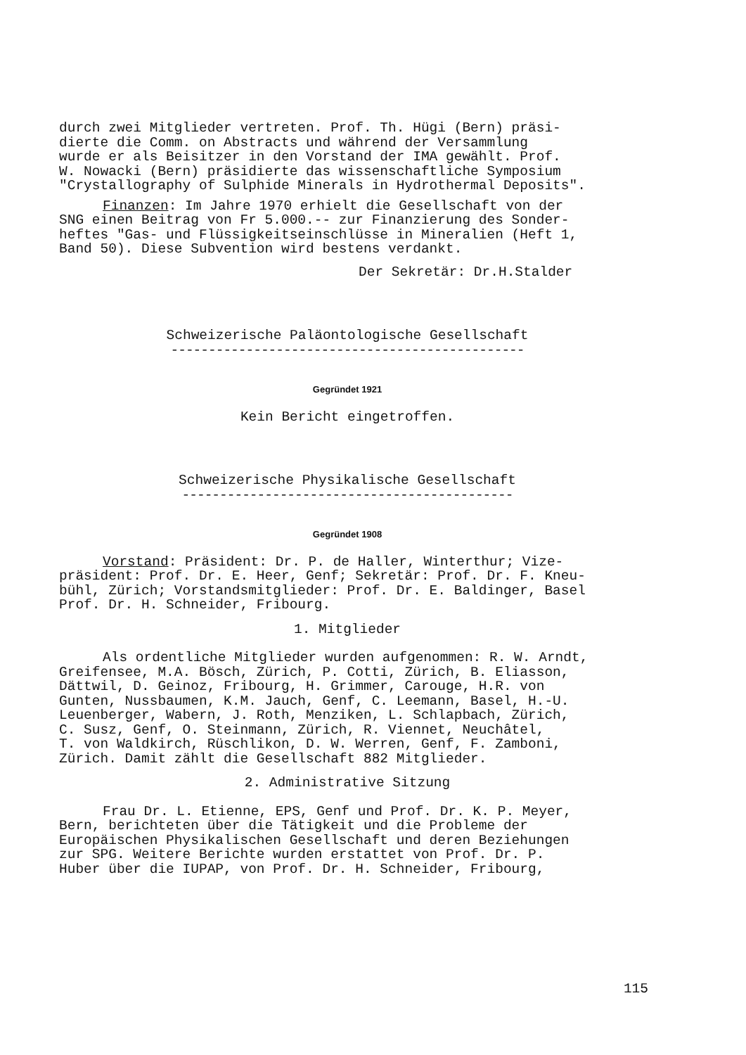durch zwei Mitglieder vertreten. Prof. Th. Hügi (Bern) präsi- dierte die Comm. on Abstracts und während der Versammlung wurde er als Beisitzer in den Vorstand der IMA gewählt. Prof. W. Nowacki (Bern) präsidierte das wissenschaftliche Symposium "Crystallography of Sulphide Minerals in Hydrothermal Deposits".
Finanzen: Im Jahre 1970 erhielt die Gesellschaft von der SNG einen Beitrag von Fr 5.000.-- zur Finanzierung des Sonder- heftes "Gas- und Flüssigkeitseinschlüsse in Mineralien (Heft 1, Band 50). Diese Subvention wird bestens verdankt.
Der Sekretär: Dr.H.Stalder
Schweizerische Paläontologische Gesellschaft
-----------------------------------------------
Gegründet 1921
Kein Bericht eingetroffen.
Schweizerische Physikalische Gesellschaft
--------------------------------------------
Gegründet 1908
Vorstand: Präsident: Dr. P. de Haller, Winterthur; Vize- präsident: Prof. Dr. E. Heer, Genf; Sekretär: Prof. Dr. F. Kneu- bühl, Zürich; Vorstandsmitglieder: Prof. Dr. E. Baldinger, Basel Prof. Dr. H. Schneider, Fribourg.
1. Mitglieder
Als ordentliche Mitglieder wurden aufgenommen: R. W. Arndt, Greifensee, M.A. Bösch, Zürich, P. Cotti, Zürich, B. Eliasson, Dättwil, D. Geinoz, Fribourg, H. Grimmer, Carouge, H.R. von Gunten, Nussbaumen, K.M. Jauch, Genf, C. Leemann, Basel, H.-U. Leuenberger, Wabern, J. Roth, Menziken, L. Schlapbach, Zürich, C. Susz, Genf, O. Steinmann, Zürich, R. Viennet, Neuchâtel, T. von Waldkirch, Rüschlikon, D. W. Werren, Genf, F. Zamboni, Zürich. Damit zählt die Gesellschaft 882 Mitglieder.
2. Administrative Sitzung
Frau Dr. L. Etienne, EPS, Genf und Prof. Dr. K. P. Meyer, Bern, berichteten über die Tätigkeit und die Probleme der Europäischen Physikalischen Gesellschaft und deren Beziehungen zur SPG. Weitere Berichte wurden erstattet von Prof. Dr. P. Huber über die IUPAP, von Prof. Dr. H. Schneider, Fribourg,
115